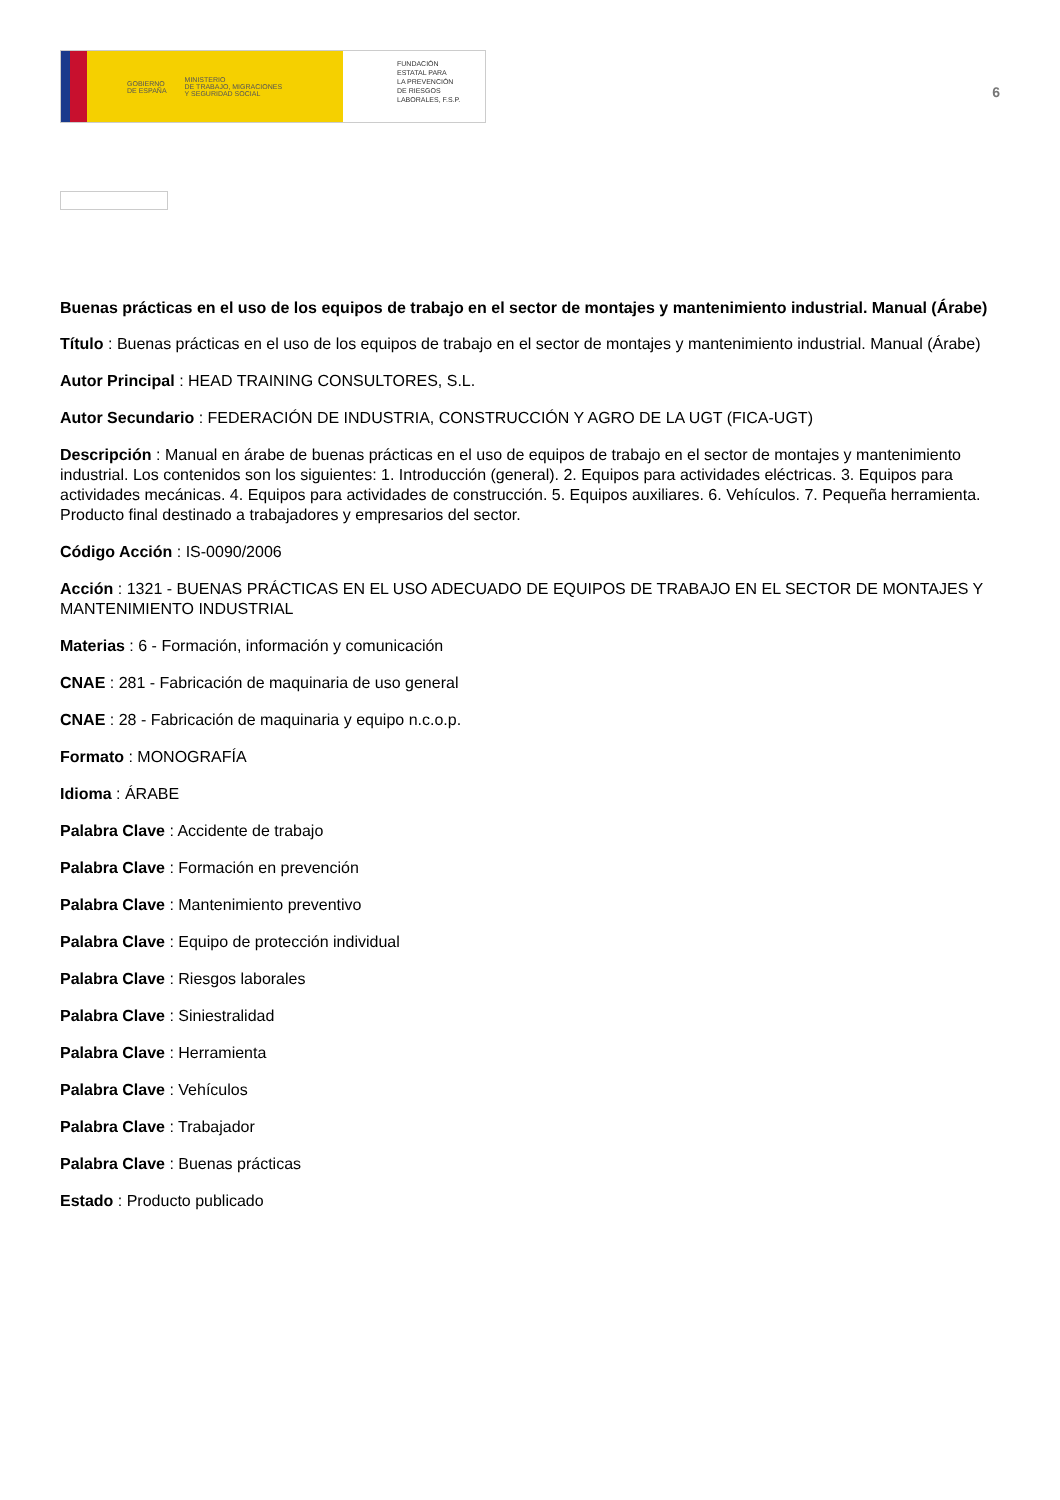GOBIERNO
DE ESPAÑA MINISTERIO
DE TRABAJO, MIGRACIONES
Y SEGURIDAD SOCIAL
FUNDACIÓN
ESTATAL PARA
LA PREVENCIÓN
DE RIESGOS
LABORALES, F.S.P.
6
Buenas prácticas en el uso de los equipos de trabajo en el sector de montajes y mantenimiento industrial. Manual (Árabe)
Título : Buenas prácticas en el uso de los equipos de trabajo en el sector de montajes y mantenimiento industrial. Manual (Árabe)
Autor Principal : HEAD TRAINING CONSULTORES, S.L.
Autor Secundario : FEDERACIÓN DE INDUSTRIA, CONSTRUCCIÓN Y AGRO DE LA UGT (FICA-UGT)
Descripción : Manual en árabe de buenas prácticas en el uso de equipos de trabajo en el sector de montajes y mantenimiento industrial. Los contenidos son los siguientes: 1. Introducción (general). 2. Equipos para actividades eléctricas. 3. Equipos para actividades mecánicas. 4. Equipos para actividades de construcción. 5. Equipos auxiliares. 6. Vehículos. 7. Pequeña herramienta. Producto final destinado a trabajadores y empresarios del sector.
Código Acción : IS-0090/2006
Acción : 1321 - BUENAS PRÁCTICAS EN EL USO ADECUADO DE EQUIPOS DE TRABAJO EN EL SECTOR DE MONTAJES Y MANTENIMIENTO INDUSTRIAL
Materias : 6 - Formación, información y comunicación
CNAE : 281 - Fabricación de maquinaria de uso general
CNAE : 28 - Fabricación de maquinaria y equipo n.c.o.p.
Formato : MONOGRAFÍA
Idioma : ÁRABE
Palabra Clave : Accidente de trabajo
Palabra Clave : Formación en prevención
Palabra Clave : Mantenimiento preventivo
Palabra Clave : Equipo de protección individual
Palabra Clave : Riesgos laborales
Palabra Clave : Siniestralidad
Palabra Clave : Herramienta
Palabra Clave : Vehículos
Palabra Clave : Trabajador
Palabra Clave : Buenas prácticas
Estado : Producto publicado